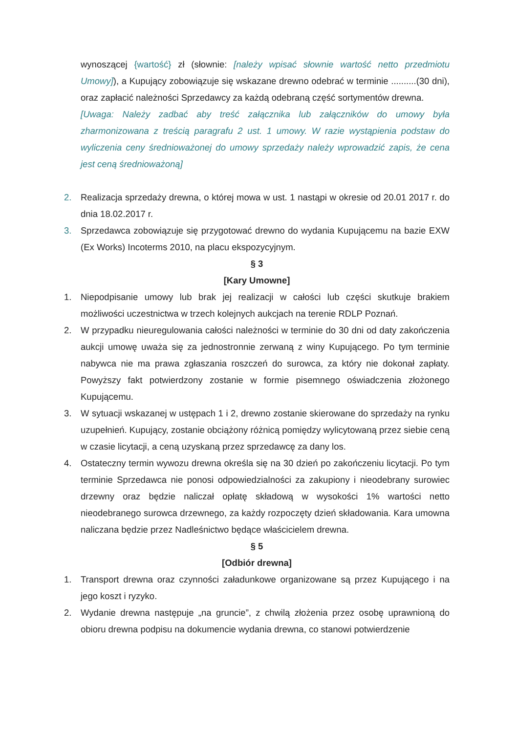wynoszącej {wartość} zł (słownie: [należy wpisać słownie wartość netto przedmiotu Umowy]), a Kupujący zobowiązuje się wskazane drewno odebrać w terminie ..........(30 dni), oraz zapłacić należności Sprzedawcy za każdą odebraną część sortymentów drewna.
[Uwaga: Należy zadbać aby treść załącznika lub załączników do umowy była zharmonizowana z treścią paragrafu 2 ust. 1 umowy. W razie wystąpienia podstaw do wyliczenia ceny średnioważonej do umowy sprzedaży należy wprowadzić zapis, że cena jest ceną średnioważoną]
2. Realizacja sprzedaży drewna, o której mowa w ust. 1 nastąpi w okresie od 20.01 2017 r. do dnia 18.02.2017 r.
3. Sprzedawca zobowiązuje się przygotować drewno do wydania Kupującemu na bazie EXW (Ex Works) Incoterms 2010, na placu ekspozycyjnym.
§ 3
[Kary Umowne]
1. Niepodpisanie umowy lub brak jej realizacji w całości lub części skutkuje brakiem możliwości uczestnictwa w trzech kolejnych aukcjach na terenie RDLP Poznań.
2. W przypadku nieuregulowania całości należności w terminie do 30 dni od daty zakończenia aukcji umowę uważa się za jednostronnie zerwaną z winy Kupującego. Po tym terminie nabywca nie ma prawa zgłaszania roszczeń do surowca, za który nie dokonał zapłaty. Powyższy fakt potwierdzony zostanie w formie pisemnego oświadczenia złożonego Kupującemu.
3. W sytuacji wskazanej w ustępach 1 i 2, drewno zostanie skierowane do sprzedaży na rynku uzupełnień. Kupujący, zostanie obciążony różnicą pomiędzy wylicytowaną przez siebie ceną w czasie licytacji, a ceną uzyskaną przez sprzedawcę za dany los.
4. Ostateczny termin wywozu drewna określa się na 30 dzień po zakończeniu licytacji. Po tym terminie Sprzedawca nie ponosi odpowiedzialności za zakupiony i nieodebrany surowiec drzewny oraz będzie naliczał opłatę składową w wysokości 1% wartości netto nieodebranego surowca drzewnego, za każdy rozpoczęty dzień składowania. Kara umowna naliczana będzie przez Nadleśnictwo będące właścicielem drewna.
§ 5
[Odbiór drewna]
1. Transport drewna oraz czynności załadunkowe organizowane są przez Kupującego i na jego koszt i ryzyko.
2. Wydanie drewna następuje „na gruncie”, z chwilą złożenia przez osobę uprawnioną do obioru drewna podpisu na dokumencie wydania drewna, co stanowi potwierdzenie